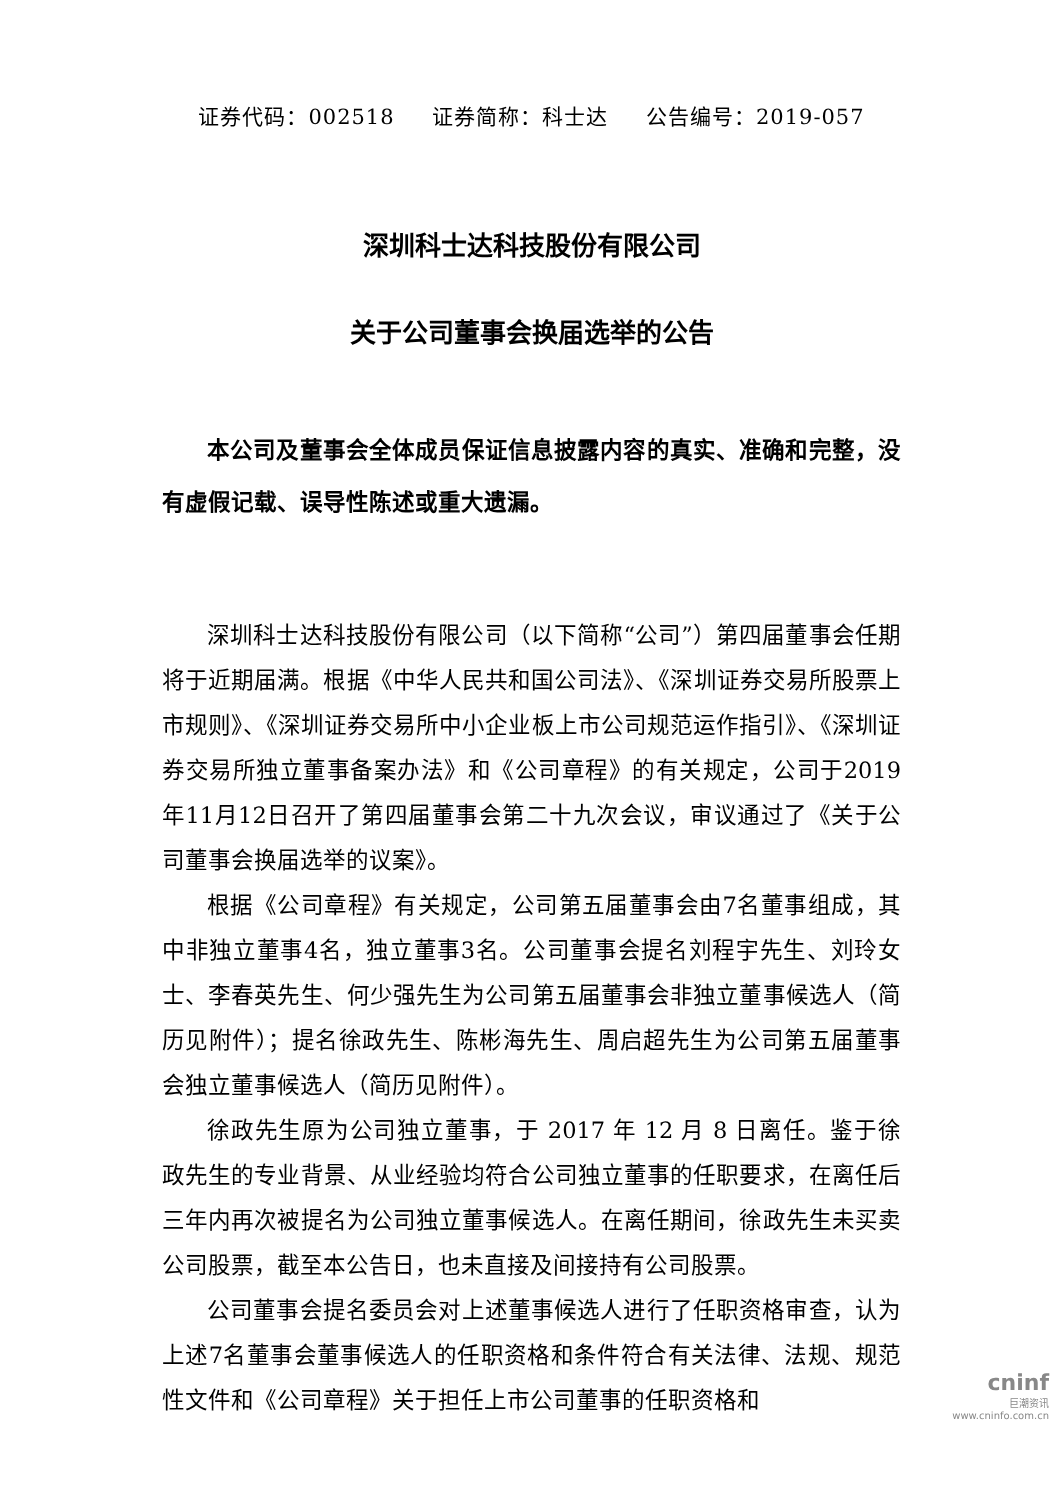证券代码：002518 证券简称：科士达 公告编号：2019-057
深圳科士达科技股份有限公司
关于公司董事会换届选举的公告
本公司及董事会全体成员保证信息披露内容的真实、准确和完整，没有虚假记载、误导性陈述或重大遗漏。
深圳科士达科技股份有限公司（以下简称“公司”）第四届董事会任期将于近期届满。根据《中华人民共和国公司法》、《深圳证券交易所股票上市规则》、《深圳证券交易所中小企业板上市公司规范运作指引》、《深圳证券交易所独立董事备案办法》和《公司章程》的有关规定，公司于2019年11月12日召开了第四届董事会第二十九次会议，审议通过了《关于公司董事会换届选举的议案》。
根据《公司章程》有关规定，公司第五届董事会由7名董事组成，其中非独立董事4名，独立董事3名。公司董事会提名刘程宇先生、刘玲女士、李春英先生、何少强先生为公司第五届董事会非独立董事候选人（简历见附件）；提名徐政先生、陈彬海先生、周启超先生为公司第五届董事会独立董事候选人（简历见附件）。
徐政先生原为公司独立董事，于 2017 年 12 月 8 日离任。鉴于徐政先生的专业背景、从业经验均符合公司独立董事的任职要求，在离任后三年内再次被提名为公司独立董事候选人。在离任期间，徐政先生未买卖公司股票，截至本公告日，也未直接及间接持有公司股票。
公司董事会提名委员会对上述董事候选人进行了任职资格审查，认为上述7名董事会董事候选人的任职资格和条件符合有关法律、法规、规范性文件和《公司章程》关于担任上市公司董事的任职资格和
cninf
巨潮资讯
www.cninfo.com.cn